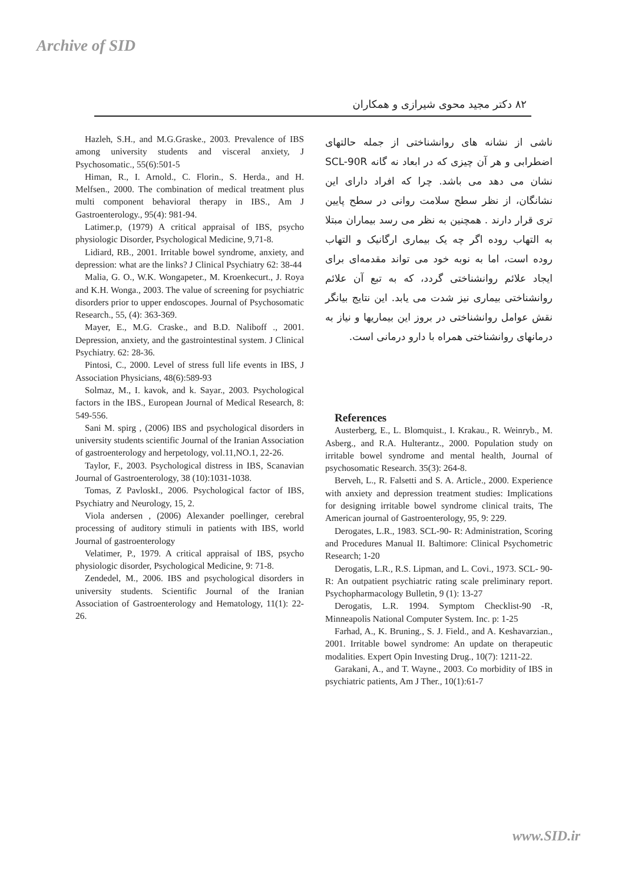Archive of SID
۸۲ دکتر مجید محوی شیرازی و همکاران
Hazleh, S.H., and M.G.Graske., 2003. Prevalence of IBS among university students and visceral anxiety, J Psychosomatic., 55(6):501-5
Himan, R., I. Arnold., C. Florin., S. Herda., and H. Melfsen., 2000. The combination of medical treatment plus multi component behavioral therapy in IBS., Am J Gastroenterology., 95(4): 981-94.
Latimer.p, (1979) A critical appraisal of IBS, psycho physiologic Disorder, Psychological Medicine, 9,71-8.
Lidiard, RB., 2001. Irritable bowel syndrome, anxiety, and depression: what are the links? J Clinical Psychiatry 62: 38-44
Malia, G. O., W.K. Wongapeter., M. Kroenkecurt., J. Roya and K.H. Wonga., 2003. The value of screening for psychiatric disorders prior to upper endoscopes. Journal of Psychosomatic Research., 55, (4): 363-369.
Mayer, E., M.G. Craske., and B.D. Naliboff ., 2001. Depression, anxiety, and the gastrointestinal system. J Clinical Psychiatry. 62: 28-36.
Pintosi, C., 2000. Level of stress full life events in IBS, J Association Physicians, 48(6):589-93
Solmaz, M., I. kavok, and k. Sayar., 2003. Psychological factors in the IBS., European Journal of Medical Research, 8: 549-556.
Sani M. spirg , (2006) IBS and psychological disorders in university students scientific Journal of the Iranian Association of gastroenterology and herpetology, vol.11,NO.1, 22-26.
Taylor, F., 2003. Psychological distress in IBS, Scanavian Journal of Gastroenterology, 38 (10):1031-1038.
Tomas, Z PavloskI., 2006. Psychological factor of IBS, Psychiatry and Neurology, 15, 2.
Viola andersen , (2006) Alexander poellinger, cerebral processing of auditory stimuli in patients with IBS, world Journal of gastroenterology
Velatimer, P., 1979. A critical appraisal of IBS, psycho physiologic disorder, Psychological Medicine, 9: 71-8.
Zendedel, M., 2006. IBS and psychological disorders in university students. Scientific Journal of the Iranian Association of Gastroenterology and Hematology, 11(1): 22-26.
ناشی از نشانه های روانشناختی از جمله حالتهای اضطرابی و هر آن چیزی که در ابعاد نه گانه SCL-90R نشان می دهد می باشد. چرا که افراد دارای این نشانگان، از نظر سطح سلامت روانی در سطح پایین تری قرار دارند . همچنین به نظر می رسد بیماران مبتلا به التهاب روده اگر چه یک بیماری ارگانیک و التهاب روده است، اما به نوبه خود می تواند مقدمه‌ای برای ایجاد علائم روانشناختی گردد، که به تبع آن علائم روانشناختی بیماری نیز شدت می یابد. این نتایج بیانگر نقش عوامل روانشناختی در بروز این بیماریها و نیاز به درمانهای روانشناختی همراه با دارو درمانی است.
References
Austerberg, E., L. Blomquist., I. Krakau., R. Weinryb., M. Asberg., and R.A. Hulterantz., 2000. Population study on irritable bowel syndrome and mental health, Journal of psychosomatic Research. 35(3): 264-8.
Berveh, L., R. Falsetti and S. A. Article., 2000. Experience with anxiety and depression treatment studies: Implications for designing irritable bowel syndrome clinical traits, The American journal of Gastroenterology, 95, 9: 229.
Derogates, L.R., 1983. SCL-90- R: Administration, Scoring and Procedures Manual II. Baltimore: Clinical Psychometric Research; 1-20
Derogatis, L.R., R.S. Lipman, and L. Covi., 1973. SCL- 90-R: An outpatient psychiatric rating scale preliminary report. Psychopharmacology Bulletin, 9 (1): 13-27
Derogatis, L.R. 1994. Symptom Checklist-90 -R, Minneapolis National Computer System. Inc. p: 1-25
Farhad, A., K. Bruning., S. J. Field., and A. Keshavarzian., 2001. Irritable bowel syndrome: An update on therapeutic modalities. Expert Opin Investing Drug., 10(7): 1211-22.
Garakani, A., and T. Wayne., 2003. Co morbidity of IBS in psychiatric patients, Am J Ther., 10(1):61-7
www.SID.ir